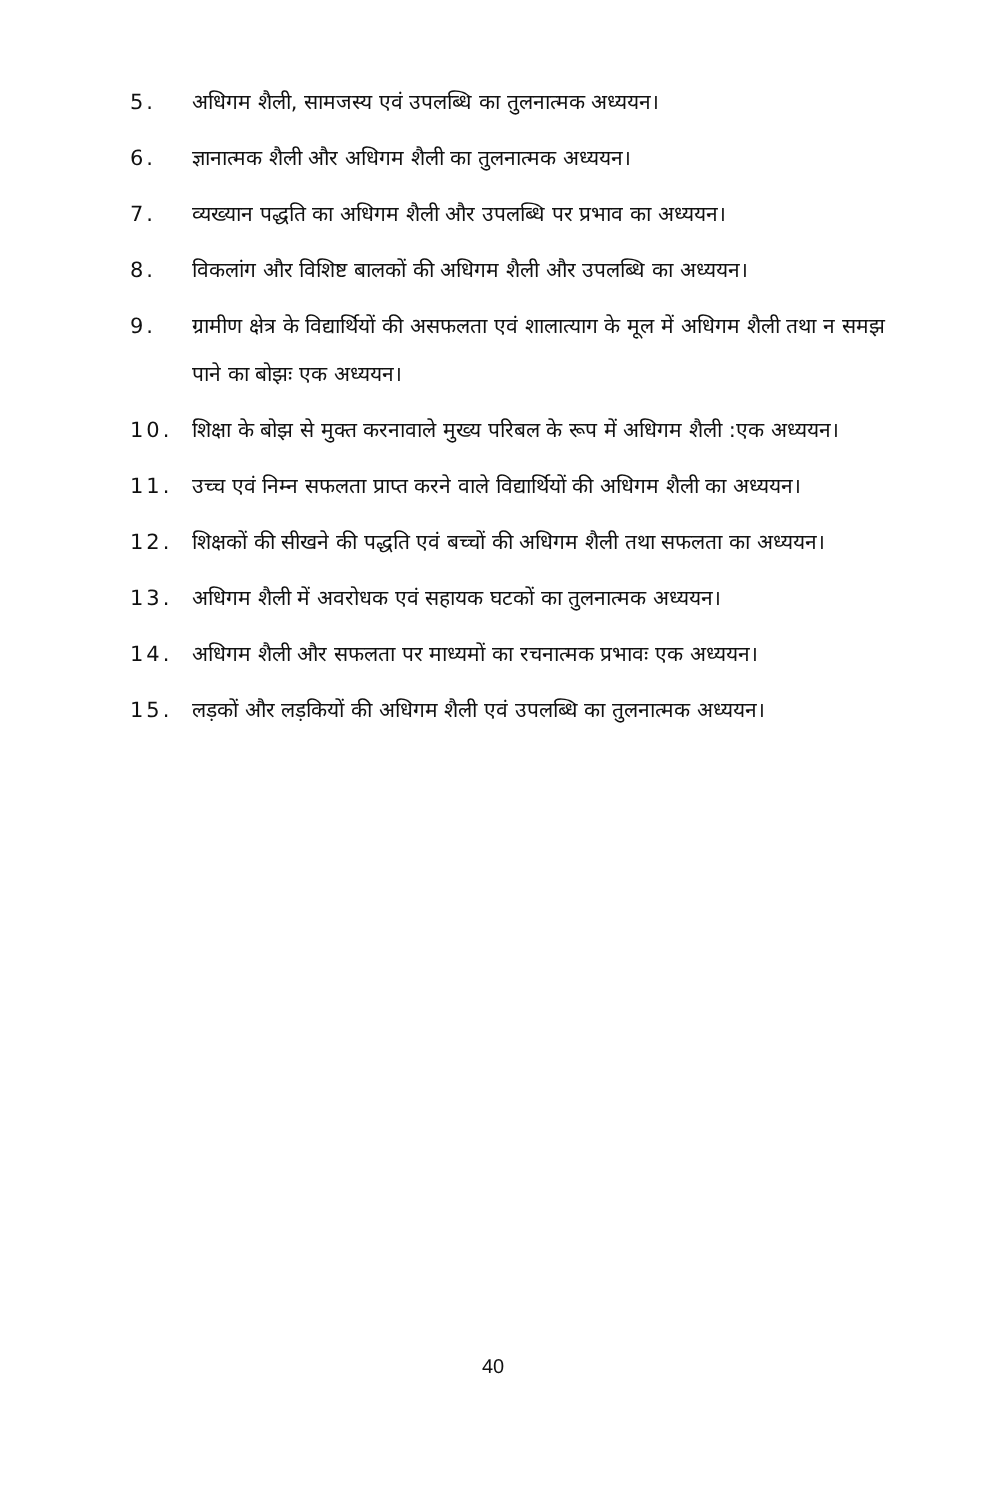5. अधिगम शैली, सामजस्य एवं उपलब्धि का तुलनात्मक अध्ययन।
6. ज्ञानात्मक शैली और अधिगम शैली का तुलनात्मक अध्ययन।
7. व्यख्यान पद्धति का अधिगम शैली और उपलब्धि पर प्रभाव का अध्ययन।
8. विकलांग और विशिष्ट बालकों की अधिगम शैली और उपलब्धि का अध्ययन।
9. ग्रामीण क्षेत्र के विद्यार्थियों की असफलता एवं शालात्याग के मूल में अधिगम शैली तथा न समझ पाने का बोझः एक अध्ययन।
10. शिक्षा के बोझ से मुक्त करनावाले मुख्य परिबल के रूप में अधिगम शैली :एक अध्ययन।
11. उच्च एवं निम्न सफलता प्राप्त करने वाले विद्यार्थियों की अधिगम शैली का अध्ययन।
12. शिक्षकों की सीखने की पद्धति एवं बच्चों की अधिगम शैली तथा सफलता का अध्ययन।
13. अधिगम शैली में अवरोधक एवं सहायक घटकों का तुलनात्मक अध्ययन।
14. अधिगम शैली और सफलता पर माध्यमों का रचनात्मक प्रभावः एक अध्ययन।
15. लड़कों और लड़कियों की अधिगम शैली एवं उपलब्धि का तुलनात्मक अध्ययन।
40